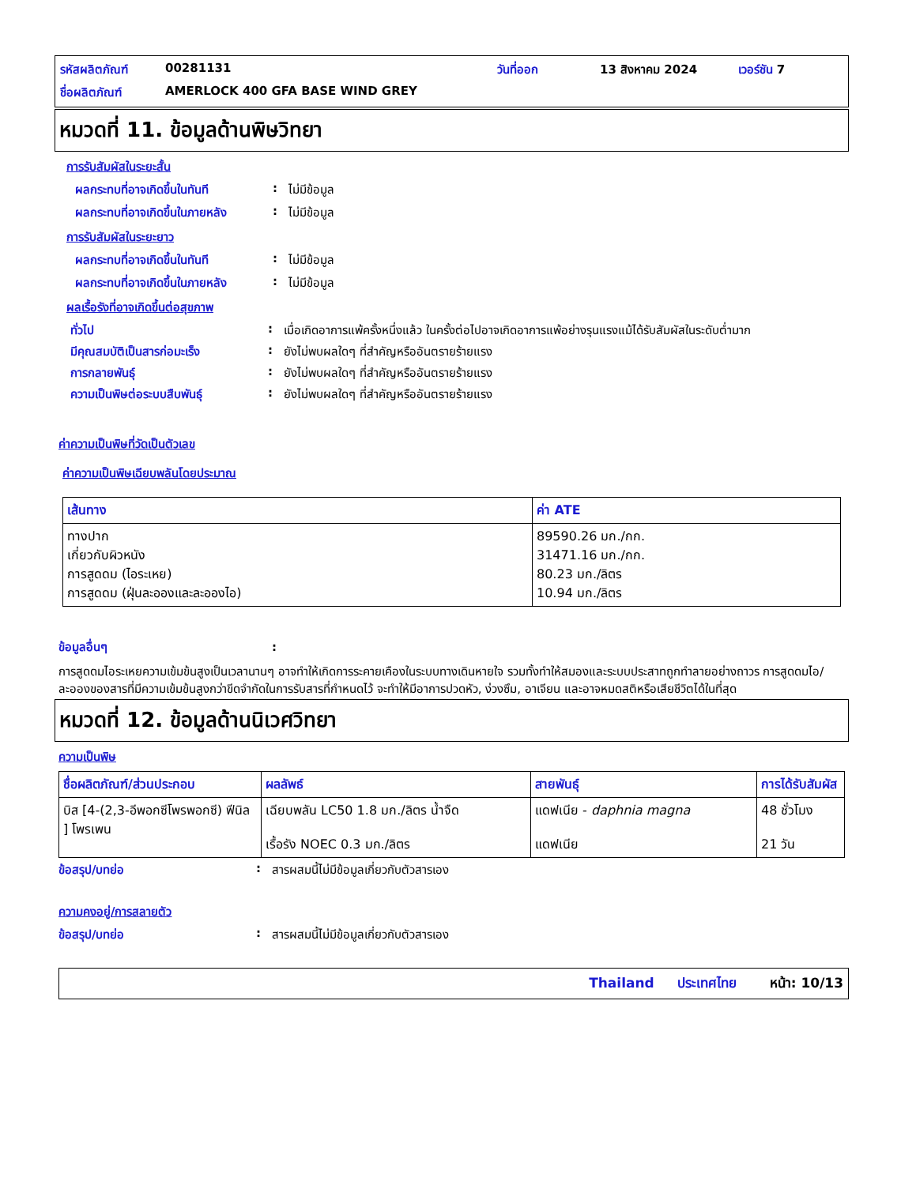รหัสผลิตภัณฑ์ 00281131 วันที่ออก 13 สิงหาคม 2024 เวอร์ชัน 7 ชื่อผลิตภัณฑ์ AMERLOCK 400 GFA BASE WIND GREY
หมวดที่ 11. ข้อมูลด้านพิษวิทยา
การรับสัมผัสในระยะสั้น
ผลกระทบที่อาจเกิดขึ้นในทันที: ไม่มีข้อมูล
ผลกระทบที่อาจเกิดขึ้นในภายหลัง: ไม่มีข้อมูล
การรับสัมผัสในระยะยาว
ผลกระทบที่อาจเกิดขึ้นในทันที: ไม่มีข้อมูล
ผลกระทบที่อาจเกิดขึ้นในภายหลัง: ไม่มีข้อมูล
ผลเรื้อรังที่อาจเกิดขึ้นต่อสุขภาพ
ทั่วไป: เมื่อเกิดอาการแพ้ครั้งหนึ่งแล้ว ในครั้งต่อไปอาจเกิดอาการแพ้อย่างรุนแรงแม้ได้รับสัมผัสในระดับต่ำมาก
มีคุณสมบัติเป็นสารก่อมะเร็ง: ยังไม่พบผลใดๆ ที่สำคัญหรืออันตรายร้ายแรง
การกลายพันธุ์: ยังไม่พบผลใดๆ ที่สำคัญหรืออันตรายร้ายแรง
ความเป็นพิษต่อระบบสืบพันธุ์: ยังไม่พบผลใดๆ ที่สำคัญหรืออันตรายร้ายแรง
ค่าความเป็นพิษที่วัดเป็นตัวเลข
ค่าความเป็นพิษเฉียบพลันโดยประมาณ
| เส้นทาง | ค่า ATE |
| --- | --- |
| ทางปาก เกี่ยวกับผิวหนัง การสูดดม (ไอระเหย) การสูดดม (ฝุ่นละอองและละอองไอ) | 89590.26 มก./กก. 31471.16 มก./กก. 80.23 มก./ลิตร 10.94 มก./ลิตร |
ข้อมูลอื่นๆ:
การสูดดมไอระเหยความเข้มข้นสูงเป็นเวลานานๆ อาจทำให้เกิดการระคายเคืองในระบบทางเดินหายใจ รวมทั้งทำให้สมองและระบบประสาทถูกทำลายอย่างถาวร การสูดดมไอ/ละอองของสารที่มีความเข้มข้นสูงกว่าขีดจำกัดในการรับสารที่กำหนดไว้ จะทำให้มีอาการปวดหัว, ง่วงซึม, อาเจียน และอาจหมดสติหรือเสียชีวิตได้ในที่สุด
หมวดที่ 12. ข้อมูลด้านนิเวศวิทยา
ความเป็นพิษ
| ชื่อผลิตภัณฑ์/ส่วนประกอบ | ผลลัพธ์ | สายพันธุ์ | การได้รับสัมผัส |
| --- | --- | --- | --- |
| บิส [4-(2,3-อีพอกซีโพรพอกซี) ฟีนิล ] โพรเพน | เฉียบพลัน LC50 1.8 มก./ลิตร น้ำจืด เรื้อรัง NOEC 0.3 มก./ลิตร | แดฟเนีย - daphnia magna แดฟเนีย | 48 ชั่วโมง 21 วัน |
ข้อสรุป/บทย่อ: สารผสมนี้ไม่มีข้อมูลเกี่ยวกับตัวสารเอง
ความคงอยู่/การสลายตัว
ข้อสรุป/บทย่อ: สารผสมนี้ไม่มีข้อมูลเกี่ยวกับตัวสารเอง
Thailand ประเทศไทย หน้า: 10/13